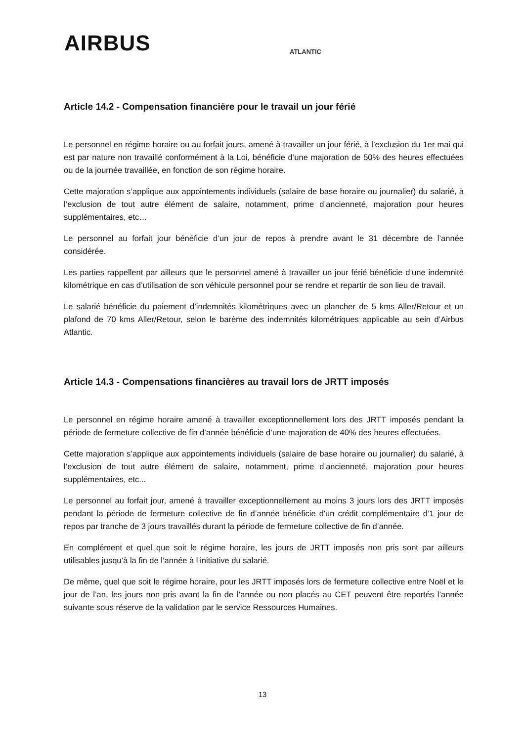AIRBUS
ATLANTIC
Article 14.2 - Compensation financière pour le travail un jour férié
Le personnel en régime horaire ou au forfait jours, amené à travailler un jour férié, à l’exclusion du 1er mai qui est par nature non travaillé conformément à la Loi, bénéficie d’une majoration de 50% des heures effectuées ou de la journée travaillée, en fonction de son régime horaire.
Cette majoration s’applique aux appointements individuels (salaire de base horaire ou journalier) du salarié, à l’exclusion de tout autre élément de salaire, notamment, prime d’ancienneté, majoration pour heures supplémentaires, etc…
Le personnel au forfait jour bénéficie d’un jour de repos à prendre avant le 31 décembre de l’année considérée.
Les parties rappellent par ailleurs que le personnel amené à travailler un jour férié bénéficie d’une indemnité kilométrique en cas d’utilisation de son véhicule personnel pour se rendre et repartir de son lieu de travail.
Le salarié bénéficie du paiement d’indemnités kilométriques avec un plancher de 5 kms Aller/Retour et un plafond de 70 kms Aller/Retour, selon le barème des indemnités kilométriques applicable au sein d’Airbus Atlantic.
Article 14.3 - Compensations financières au travail lors de JRTT imposés
Le personnel en régime horaire amené à travailler exceptionnellement lors des JRTT imposés pendant la période de fermeture collective de fin d’année bénéficie d’une majoration de 40% des heures effectuées.
Cette majoration s’applique aux appointements individuels (salaire de base horaire ou journalier) du salarié, à l’exclusion de tout autre élément de salaire, notamment, prime d’ancienneté, majoration pour heures supplémentaires, etc...
Le personnel au forfait jour, amené à travailler exceptionnellement au moins 3 jours lors des JRTT imposés pendant la période de fermeture collective de fin d’année bénéficie d'un crédit complémentaire d’1 jour de repos par tranche de 3 jours travaillés durant la période de fermeture collective de fin d’année.
En complément et quel que soit le régime horaire, les jours de JRTT imposés non pris sont par ailleurs utilisables jusqu’à la fin de l’année à l’initiative du salarié.
De même, quel que soit le régime horaire, pour les JRTT imposés lors de fermeture collective entre Noël et le jour de l’an, les jours non pris avant la fin de l’année ou non placés au CET peuvent être reportés l’année suivante sous réserve de la validation par le service Ressources Humaines.
13